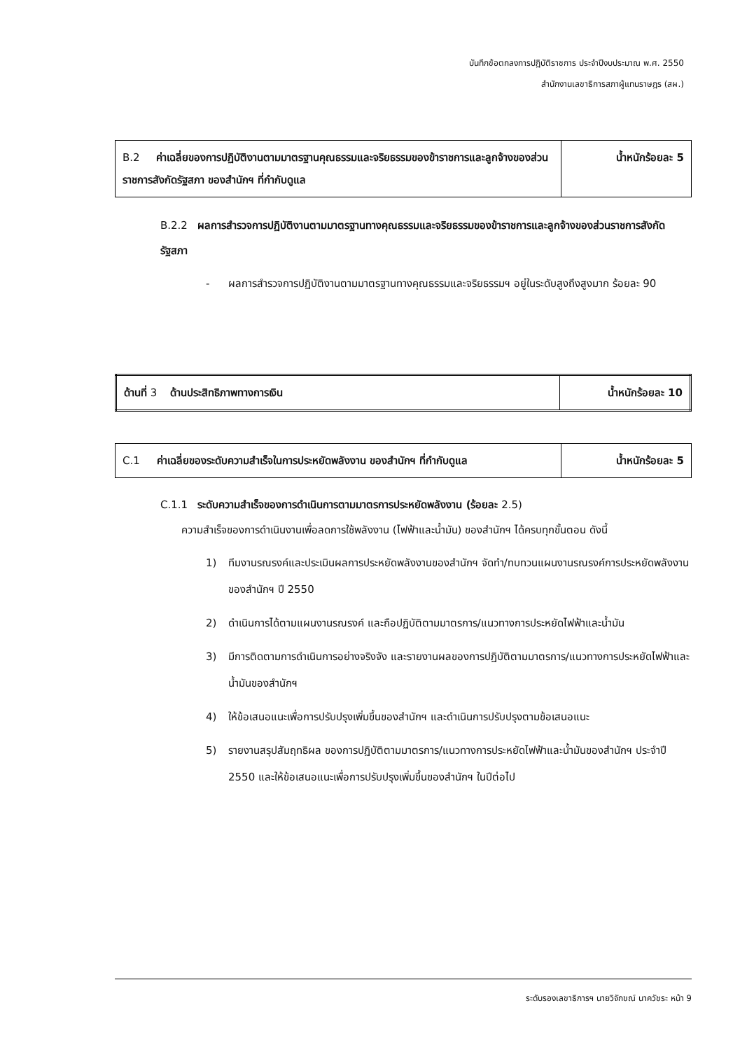บันทึกข้อตกลงการปฏิบัติราชการ ประจำปีงบประมาณ พ.ศ. 2550
สำนักงานเลขาธิการสภาผู้แทนราษฎร (สผ.)
| B.2 ค่าเฉลี่ยของการปฏิบัติงานตามมาตรฐานคุณธรรมและจริยธรรมของข้าราชการและลูกจ้างของส่วนราชการสังกัดรัฐสภา ของสำนักฯ ที่กำกับดูแล | น้ำหนักร้อยละ 5 |
B.2.2 ผลการสำรวจการปฏิบัติงานตามมาตรฐานทางคุณธรรมและจริยธรรมของข้าราชการและลูกจ้างของส่วนราชการสังกัดรัฐสภา
- ผลการสำรวจการปฏิบัติงานตามมาตรฐานทางคุณธรรมและจริยธรรมฯ อยู่ในระดับสูงถึงสูงมาก ร้อยละ 90
| ด้านที่ 3 ด้านประสิทธิภาพทางการเงิน | น้ำหนักร้อยละ 10 |
| C.1 ค่าเฉลี่ยของระดับความสำเร็จในการประหยัดพลังงาน ของสำนักฯ ที่กำกับดูแล | น้ำหนักร้อยละ 5 |
C.1.1 ระดับความสำเร็จของการดำเนินการตามมาตรการประหยัดพลังงาน (ร้อยละ 2.5)
ความสำเร็จของการดำเนินงานเพื่อลดการใช้พลังงาน (ไฟฟ้าและน้ำมัน) ของสำนักฯ ได้ครบทุกขั้นตอน ดังนี้
1) ทีมงานรณรงค์และประเมินผลการประหยัดพลังงานของสำนักฯ จัดทำ/ทบทวนแผนงานรณรงค์การประหยัดพลังงานของสำนักฯ ปี 2550
2) ดำเนินการได้ตามแผนงานรณรงค์ และถือปฏิบัติตามมาตรการ/แนวทางการประหยัดไฟฟ้าและน้ำมัน
3) มีการติดตามการดำเนินการอย่างจริงจัง และรายงานผลของการปฏิบัติตามมาตรการ/แนวทางการประหยัดไฟฟ้าและน้ำมันของสำนักฯ
4) ให้ข้อเสนอแนะเพื่อการปรับปรุงเพิ่มขึ้นของสำนักฯ และดำเนินการปรับปรุงตามข้อเสนอแนะ
5) รายงานสรุปสัมฤทธิผล ของการปฏิบัติตามมาตรการ/แนวทางการประหยัดไฟฟ้าและน้ำมันของสำนักฯ ประจำปี 2550 และให้ข้อเสนอแนะเพื่อการปรับปรุงเพิ่มขึ้นของสำนักฯ ในปีต่อไป
ระดับรองเลขาธิการฯ นายวิจักขณ์ นาควัชระ หน้า 9